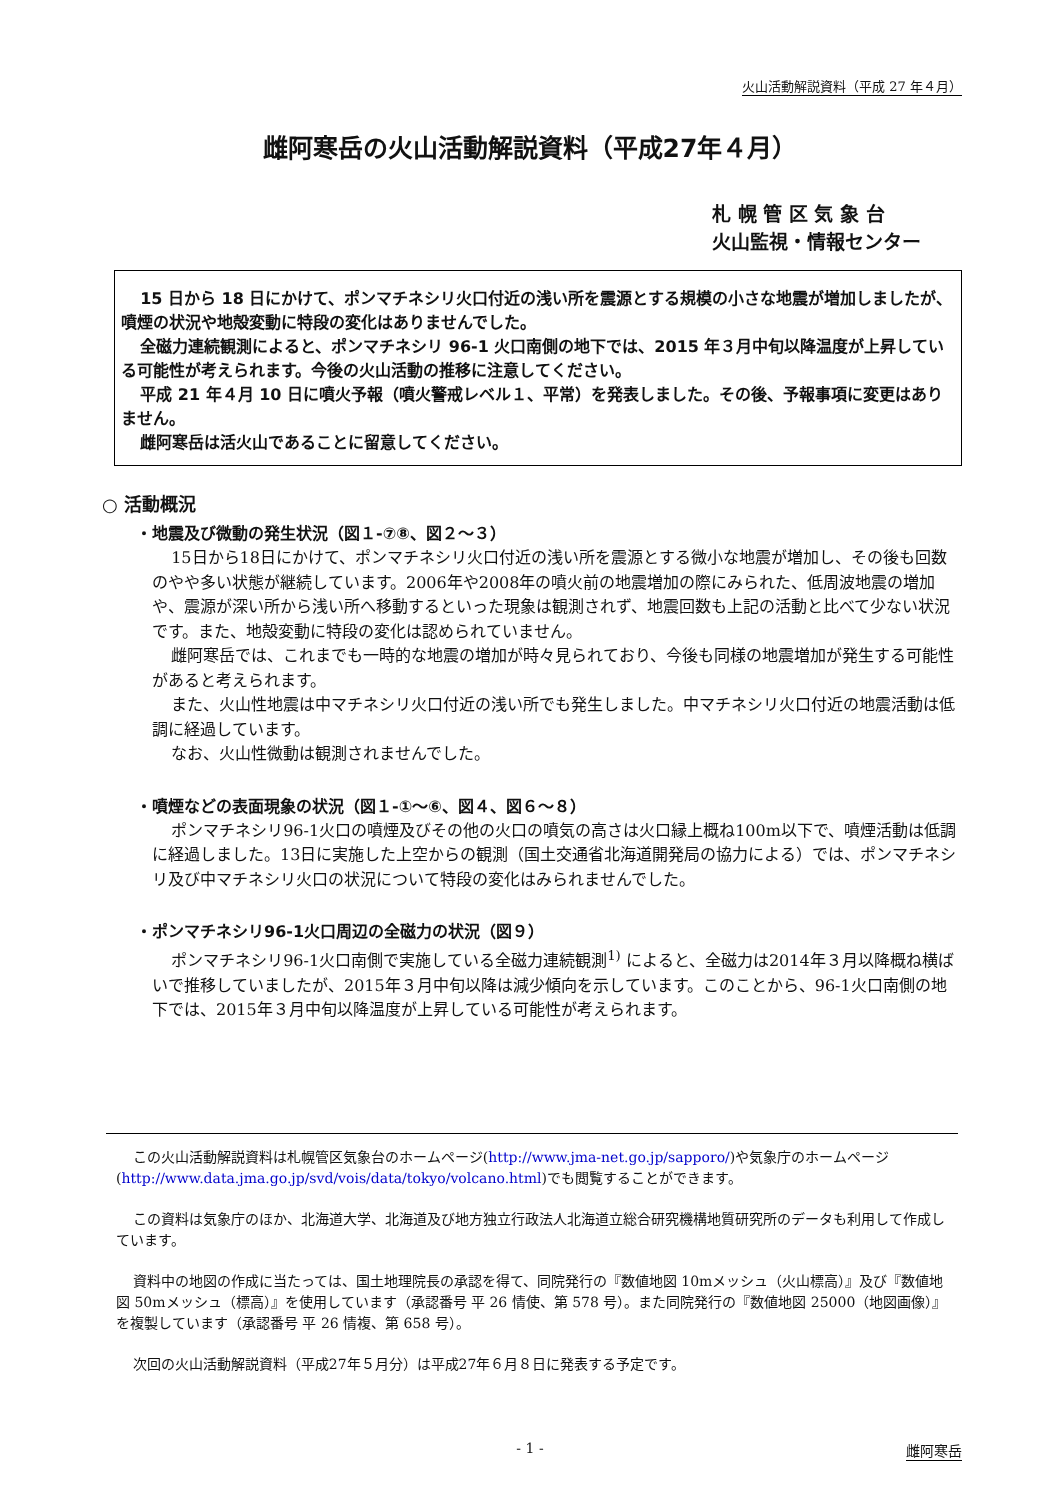火山活動解説資料（平成 27 年４月）
雌阿寒岳の火山活動解説資料（平成27年４月）
札 幌 管 区 気 象 台
火山監視・情報センター
15 日から 18 日にかけて、ポンマチネシリ火口付近の浅い所を震源とする規模の小さな地震が増加しましたが、噴煙の状況や地殻変動に特段の変化はありませんでした。
全磁力連続観測によると、ポンマチネシリ 96-1 火口南側の地下では、2015 年３月中旬以降温度が上昇している可能性が考えられます。今後の火山活動の推移に注意してください。
平成 21 年４月 10 日に噴火予報（噴火警戒レベル１、平常）を発表しました。その後、予報事項に変更はありません。
雌阿寒岳は活火山であることに留意してください。
○ 活動概況
・地震及び微動の発生状況（図１-⑦⑧、図２～３）
15日から18日にかけて、ポンマチネシリ火口付近の浅い所を震源とする微小な地震が増加し、その後も回数のやや多い状態が継続しています。2006年や2008年の噴火前の地震増加の際にみられた、低周波地震の増加や、震源が深い所から浅い所へ移動するといった現象は観測されず、地震回数も上記の活動と比べて少ない状況です。また、地殻変動に特段の変化は認められていません。
雌阿寒岳では、これまでも一時的な地震の増加が時々見られており、今後も同様の地震増加が発生する可能性があると考えられます。
また、火山性地震は中マチネシリ火口付近の浅い所でも発生しました。中マチネシリ火口付近の地震活動は低調に経過しています。
なお、火山性微動は観測されませんでした。
・噴煙などの表面現象の状況（図１-①～⑥、図４、図６～８）
ポンマチネシリ96-1火口の噴煙及びその他の火口の噴気の高さは火口縁上概ね100m以下で、噴煙活動は低調に経過しました。13日に実施した上空からの観測（国土交通省北海道開発局の協力による）では、ポンマチネシリ及び中マチネシリ火口の状況について特段の変化はみられませんでした。
・ポンマチネシリ96-1火口周辺の全磁力の状況（図９）
ポンマチネシリ96-1火口南側で実施している全磁力連続観測<sup>1)</sup> によると、全磁力は2014年３月以降概ね横ばいで推移していましたが、2015年３月中旬以降は減少傾向を示しています。このことから、96-1火口南側の地下では、2015年３月中旬以降温度が上昇している可能性が考えられます。
この火山活動解説資料は札幌管区気象台のホームページ(http://www.jma-net.go.jp/sapporo/)や気象庁のホームページ(http://www.data.jma.go.jp/svd/vois/data/tokyo/volcano.html)でも閲覧することができます。
この資料は気象庁のほか、北海道大学、北海道及び地方独立行政法人北海道立総合研究機構地質研究所のデータも利用して作成しています。
資料中の地図の作成に当たっては、国土地理院長の承認を得て、同院発行の『数値地図 10mメッシュ（火山標高）』及び『数値地図 50mメッシュ（標高）』を使用しています（承認番号 平 26 情使、第 578 号）。また同院発行の『数値地図 25000（地図画像）』を複製しています（承認番号 平 26 情複、第 658 号）。
次回の火山活動解説資料（平成27年５月分）は平成27年６月８日に発表する予定です。
- 1 - 雌阿寒岳